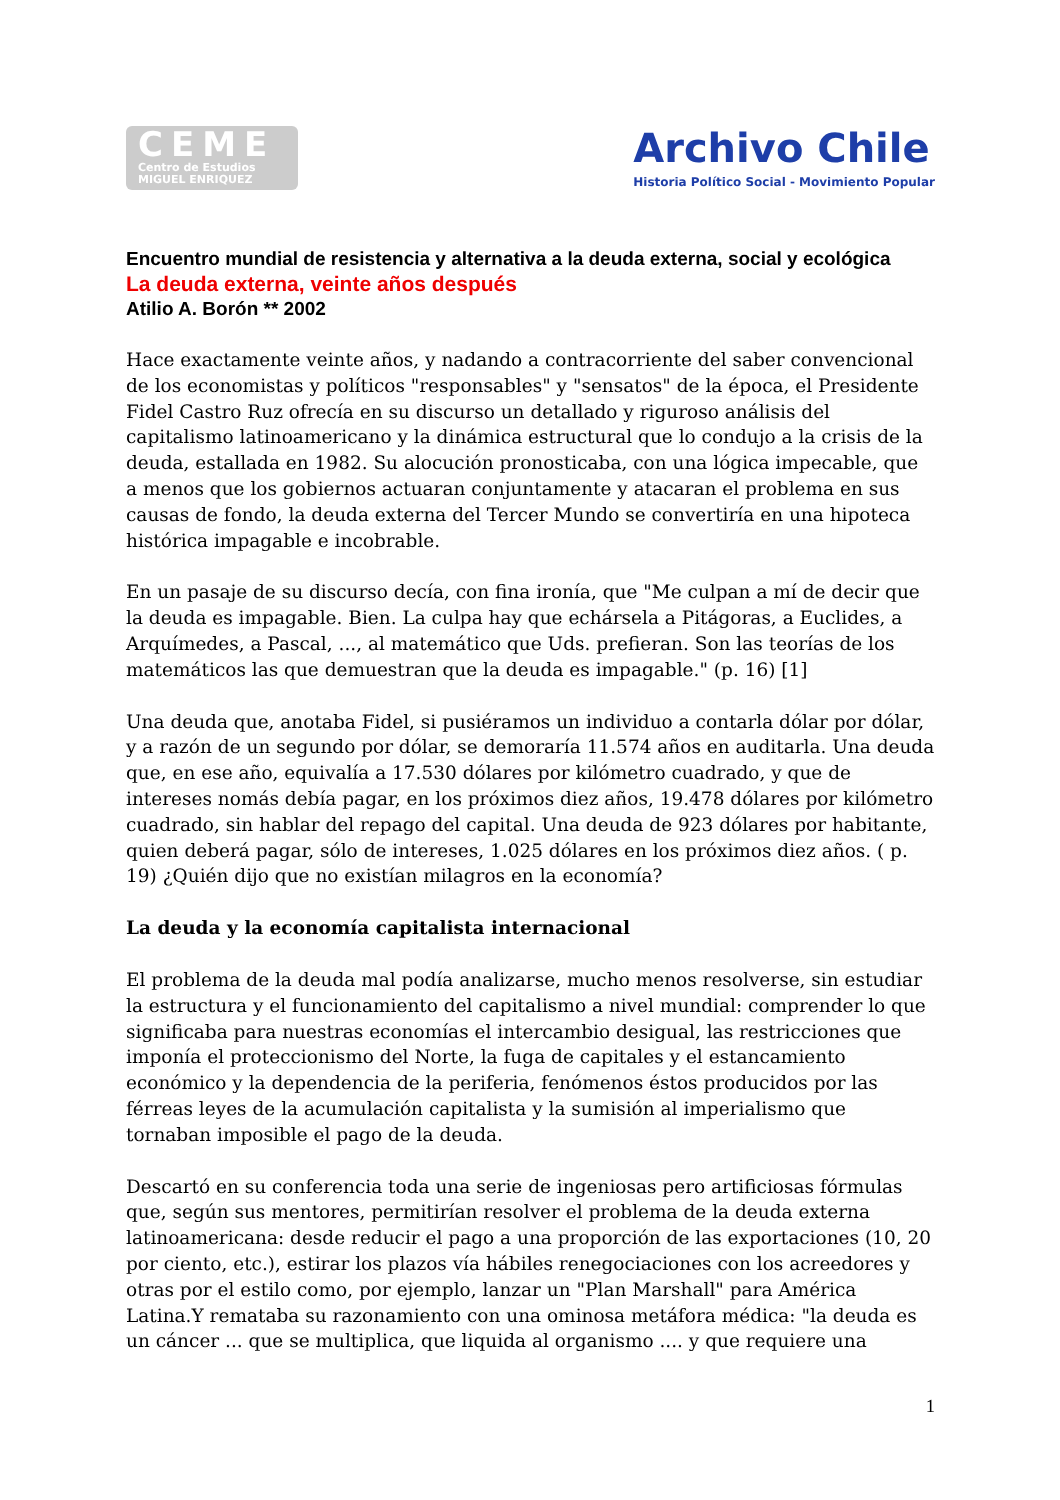CEME
Centro de Estudios
MIGUEL ENRIQUEZ
Archivo Chile
Historia Político Social - Movimiento Popular
Encuentro mundial de resistencia y alternativa a la deuda externa, social y ecológica
La deuda externa, veinte años después
Atilio A. Borón ** 2002
Hace exactamente veinte años, y nadando a contracorriente del saber convencional de los economistas y políticos "responsables" y "sensatos" de la época, el Presidente Fidel Castro Ruz ofrecía en su discurso un detallado y riguroso análisis del capitalismo latinoamericano y la dinámica estructural que lo condujo a la crisis de la deuda, estallada en 1982. Su alocución pronosticaba, con una lógica impecable, que a menos que los gobiernos actuaran conjuntamente y atacaran el problema en sus causas de fondo, la deuda externa del Tercer Mundo se convertiría en una hipoteca histórica impagable e incobrable.
En un pasaje de su discurso decía, con fina ironía, que "Me culpan a mí de decir que la deuda es impagable. Bien. La culpa hay que echársela a Pitágoras, a Euclides, a Arquímedes, a Pascal, ..., al matemático que Uds. prefieran. Son las teorías de los matemáticos las que demuestran que la deuda es impagable." (p. 16) [1]
Una deuda que, anotaba Fidel, si pusiéramos un individuo a contarla dólar por dólar, y a razón de un segundo por dólar, se demoraría 11.574 años en auditarla. Una deuda que, en ese año, equivalía a 17.530 dólares por kilómetro cuadrado, y que de intereses nomás debía pagar, en los próximos diez años, 19.478 dólares por kilómetro cuadrado, sin hablar del repago del capital. Una deuda de 923 dólares por habitante, quien deberá pagar, sólo de intereses, 1.025 dólares en los próximos diez años. ( p. 19) ¿Quién dijo que no existían milagros en la economía?
La deuda y la economía capitalista internacional
El problema de la deuda mal podía analizarse, mucho menos resolverse, sin estudiar la estructura y el funcionamiento del capitalismo a nivel mundial: comprender lo que significaba para nuestras economías el intercambio desigual, las restricciones que imponía el proteccionismo del Norte, la fuga de capitales y el estancamiento económico y la dependencia de la periferia, fenómenos éstos producidos por las férreas leyes de la acumulación capitalista y la sumisión al imperialismo que tornaban imposible el pago de la deuda.
Descartó en su conferencia toda una serie de ingeniosas pero artificiosas fórmulas que, según sus mentores, permitirían resolver el problema de la deuda externa latinoamericana: desde reducir el pago a una proporción de las exportaciones (10, 20 por ciento, etc.), estirar los plazos vía hábiles renegociaciones con los acreedores y otras por el estilo como, por ejemplo, lanzar un "Plan Marshall" para América Latina.Y remataba su razonamiento con una ominosa metáfora médica: "la deuda es un cáncer ... que se multiplica, que liquida al organismo .... y que requiere una
1